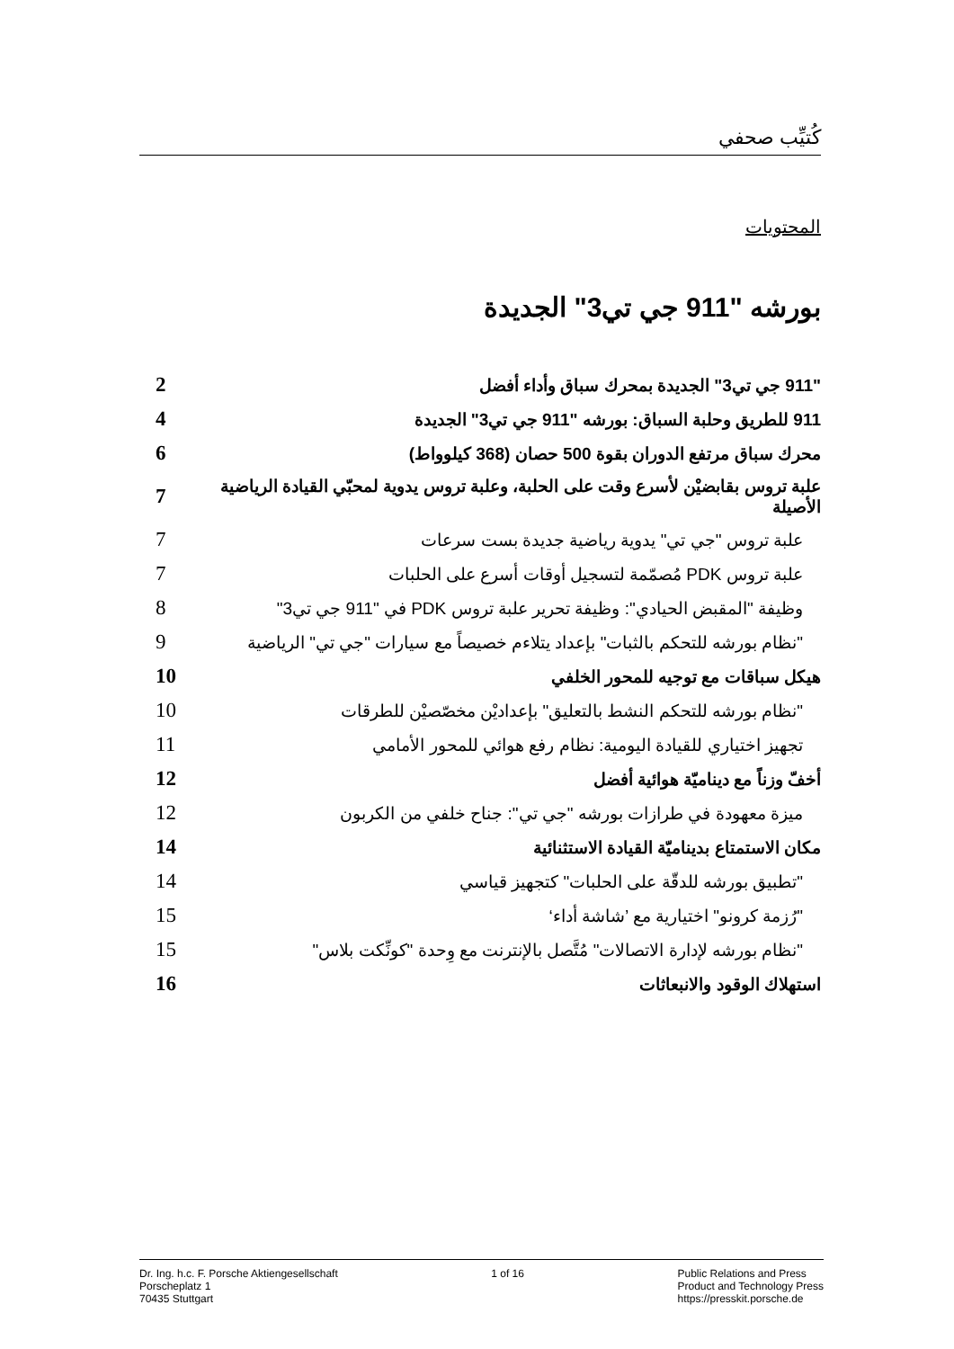كُتيِّب صحفي
المحتويات
بورشه "911 جي تي3" الجديدة
| "911 جي تي3" الجديدة بمحرك سباق وأداء أفضل | 2 |
| 911 للطريق وحلبة السباق: بورشه "911 جي تي3" الجديدة | 4 |
| محرك سباق مرتفع الدوران بقوة 500 حصان (368 كيلوواط) | 6 |
| علبة تروس بقابضيْن لأسرع وقت على الحلبة، وعلبة تروس يدوية لمحبّي القيادة الرياضية الأصيلة | 7 |
| علبة تروس "جي تي" يدوية رياضية جديدة بست سرعات | 7 |
| علبة تروس PDK مُصمّمة لتسجيل أوقات أسرع على الحلبات | 7 |
| وظيفة "المقبض الحيادي": وظيفة تحرير علبة تروس PDK في "911 جي تي3" | 8 |
| "نظام بورشه للتحكم بالثبات" بإعداد يتلاءم خصيصاً مع سيارات "جي تي" الرياضية | 9 |
| هيكل سباقات مع توجيه للمحور الخلفي | 10 |
| "نظام بورشه للتحكم النشط بالتعليق" بإعداديْن مخصّصيْن للطرقات | 10 |
| تجهيز اختياري للقيادة اليومية: نظام رفع هوائي للمحور الأمامي | 11 |
| أخفّ وزناً مع ديناميّة هوائية أفضل | 12 |
| ميزة معهودة في طرازات بورشه "جي تي": جناح خلفي من الكربون | 12 |
| مكان الاستمتاع بديناميّة القيادة الاستثنائية | 14 |
| "تطبيق بورشه للدقّة على الحلبات" كتجهيز قياسي | 14 |
| "رُزمة كرونو" اختيارية مع ’شاشة أداء‘ | 15 |
| "نظام بورشه لإدارة الاتصالات" مُتَّصل بالإنترنت مع وِحدة "كونِّكت بلاس" | 15 |
| استهلاك الوقود والانبعاثات | 16 |
Dr. Ing. h.c. F. Porsche Aktiengesellschaft
Porscheplatz 1
70435 Stuttgart
1 of 16 Public Relations and Press
Product and Technology Press
https://presskit.porsche.de